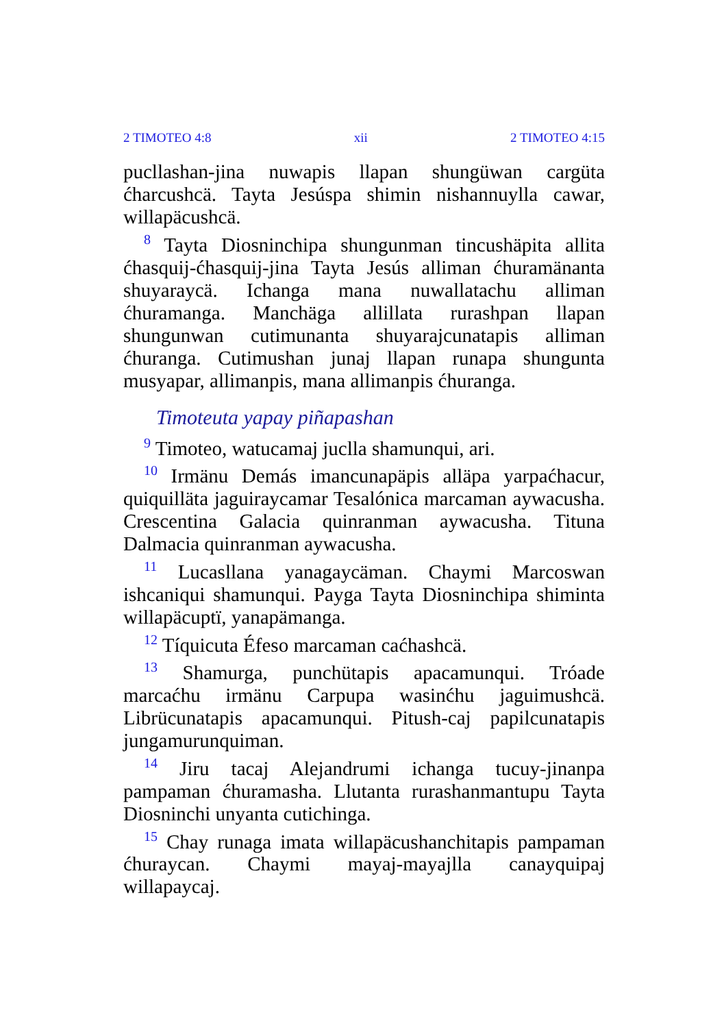2 TIMOTEO 4:8 xii 2 TIMOTEO 4:15
pucllashan-jina nuwapis llapan shungüwan cargüta ćharcushcä. Tayta Jesúspa shimin nishannuylla cawar, willapäcushcä.
<sup>8</sup> Tayta Diosninchipa shungunman tincushäpita allita ćhasquij-ćhasquij-jina Tayta Jesús alliman ćhuramänanta shuyaraycä. Ichanga mana nuwallatachu alliman ćhuramanga. Manchäga allillata rurashpan llapan shungunwan cutimunanta shuyarajcunatapis alliman ćhuranga. Cutimushan junaj llapan runapa shungunta musyapar, allimanpis, mana allimanpis ćhuranga.
Timoteuta yapay piñapashan
<sup>9</sup> Timoteo, watucamaj juclla shamunqui, ari.
<sup>10</sup> Irmänu Demás imancunapäpis alläpa yarpaćhacur, quiquilläta jaguiraycamar Tesalónica marcaman aywacusha. Crescentina Galacia quinranman aywacusha. Tituna Dalmacia quinranman aywacusha.
<sup>11</sup> Lucasllana yanagaycäman. Chaymi Marcoswan ishcaniqui shamunqui. Payga Tayta Diosninchipa shiminta willapäcuptï, yanapämanga.
<sup>12</sup> Tíquicuta Éfeso marcaman caćhashcä.
<sup>13</sup> Shamurga, punchütapis apacamunqui. Tróade marcaćhu irmänu Carpupa wasinćhu jaguimushcä. Librücunatapis apacamunqui. Pitush-caj papilcunatapis jungamurunquiman.
<sup>14</sup> Jiru tacaj Alejandrumi ichanga tucuy-jinanpa pampaman ćhuramasha. Llutanta rurashanmantupu Tayta Diosninchi unyanta cutichinga.
<sup>15</sup> Chay runaga imata willapäcushanchitapis pampaman ćhuraycan. Chaymi mayaj-mayajlla canayquipaj willapaycaj.